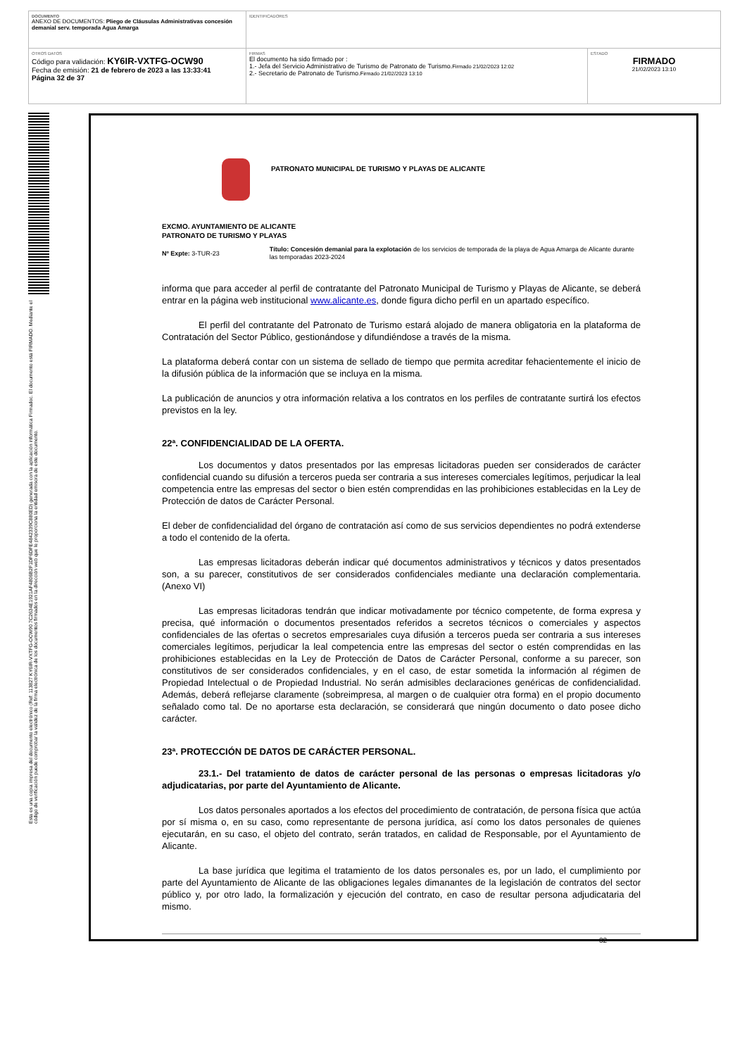| DOCUMENTO ANEXO DE DOCUMENTOS: Pliego de Cláusulas Administrativas concesión demanial serv. temporada Agua Amarga | IDENTIFICADORES | |
| OTROS DATOS Código para validación: KY6IR-VXTFG-OCW90 Fecha de emisión: 21 de febrero de 2023 a las 13:33:41 Página 32 de 37 | FIRMAS El documento ha sido firmado por : 1.- Jefa del Servicio Administrativo de Turismo de Patronato de Turismo. Firmado 21/02/2023 12:02 2.- Secretario de Patronato de Turismo. Firmado 21/02/2023 13:10 | ESTADO FIRMADO 21/02/2023 13:10 |
Esta es una copia impresa del documento electrónico (Ref: 113827 KY6IR-VXTFG-OCW90 7C2634E1921AF4806B2F1DF6DFE4842339C880ED) generada con la aplicación informática Firmadoc. El documento está FIRMADO. Mediante el código de verificación puede comprobar la validez de la firma electrónica de los documentos firmados en la dirección web que le proporciona la entidad emisora de este documento.
PATRONATO MUNICIPAL DE TURISMO Y PLAYAS DE ALICANTE
EXCMO. AYUNTAMIENTO DE ALICANTE
PATRONATO DE TURISMO Y PLAYAS
Nº Expte: 3-TUR-23
Título: Concesión demanial para la explotación de los servicios de temporada de la playa de Agua Amarga de Alicante durante las temporadas 2023-2024
informa que para acceder al perfil de contratante del Patronato Municipal de Turismo y Playas de Alicante, se deberá entrar en la página web institucional www.alicante.es, donde figura dicho perfil en un apartado específico.
El perfil del contratante del Patronato de Turismo estará alojado de manera obligatoria en la plataforma de Contratación del Sector Público, gestionándose y difundiéndose a través de la misma.
La plataforma deberá contar con un sistema de sellado de tiempo que permita acreditar fehacientemente el inicio de la difusión pública de la información que se incluya en la misma.
La publicación de anuncios y otra información relativa a los contratos en los perfiles de contratante surtirá los efectos previstos en la ley.
22ª. CONFIDENCIALIDAD DE LA OFERTA.
Los documentos y datos presentados por las empresas licitadoras pueden ser considerados de carácter confidencial cuando su difusión a terceros pueda ser contraria a sus intereses comerciales legítimos, perjudicar la leal competencia entre las empresas del sector o bien estén comprendidas en las prohibiciones establecidas en la Ley de Protección de datos de Carácter Personal.
El deber de confidencialidad del órgano de contratación así como de sus servicios dependientes no podrá extenderse a todo el contenido de la oferta.
Las empresas licitadoras deberán indicar qué documentos administrativos y técnicos y datos presentados son, a su parecer, constitutivos de ser considerados confidenciales mediante una declaración complementaria. (Anexo VI)
Las empresas licitadoras tendrán que indicar motivadamente por técnico competente, de forma expresa y precisa, qué información o documentos presentados referidos a secretos técnicos o comerciales y aspectos confidenciales de las ofertas o secretos empresariales cuya difusión a terceros pueda ser contraria a sus intereses comerciales legítimos, perjudicar la leal competencia entre las empresas del sector o estén comprendidas en las prohibiciones establecidas en la Ley de Protección de Datos de Carácter Personal, conforme a su parecer, son constitutivos de ser considerados confidenciales, y en el caso, de estar sometida la información al régimen de Propiedad Intelectual o de Propiedad Industrial. No serán admisibles declaraciones genéricas de confidencialidad. Además, deberá reflejarse claramente (sobreimpresa, al margen o de cualquier otra forma) en el propio documento señalado como tal. De no aportarse esta declaración, se considerará que ningún documento o dato posee dicho carácter.
23ª. PROTECCIÓN DE DATOS DE CARÁCTER PERSONAL.
23.1.- Del tratamiento de datos de carácter personal de las personas o empresas licitadoras y/o adjudicatarias, por parte del Ayuntamiento de Alicante.
Los datos personales aportados a los efectos del procedimiento de contratación, de persona física que actúa por sí misma o, en su caso, como representante de persona jurídica, así como los datos personales de quienes ejecutarán, en su caso, el objeto del contrato, serán tratados, en calidad de Responsable, por el Ayuntamiento de Alicante.
La base jurídica que legitima el tratamiento de los datos personales es, por un lado, el cumplimiento por parte del Ayuntamiento de Alicante de las obligaciones legales dimanantes de la legislación de contratos del sector público y, por otro lado, la formalización y ejecución del contrato, en caso de resultar persona adjudicataria del mismo.
32